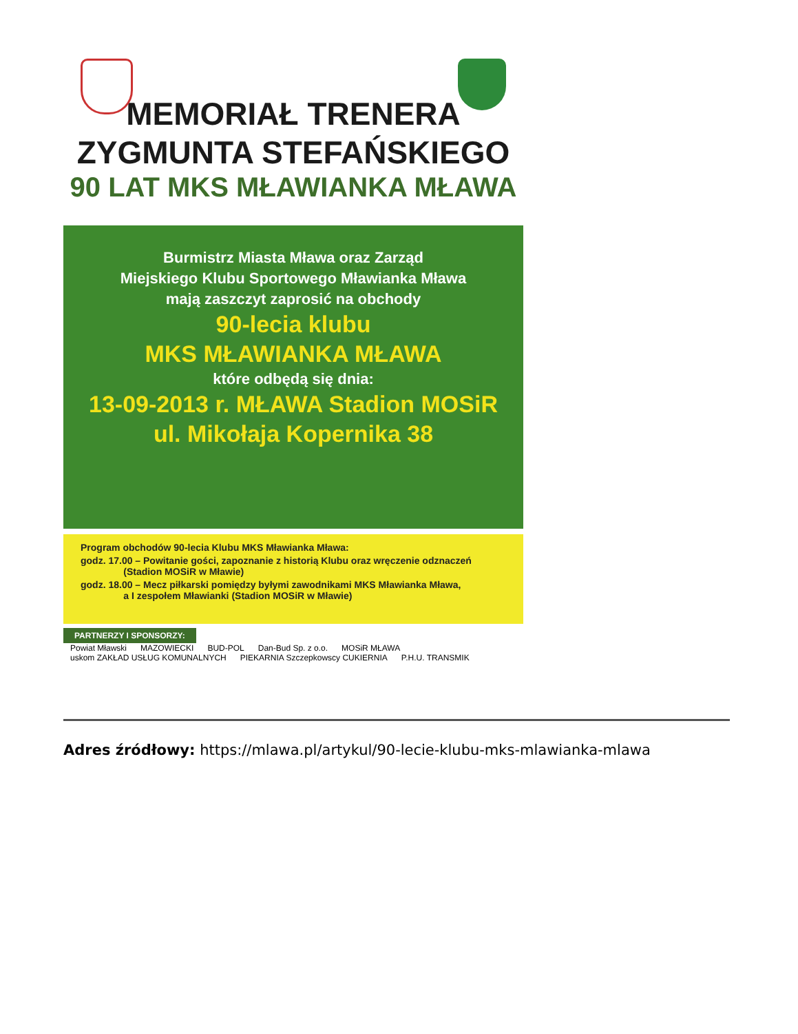MEMORIAŁ TRENERA
ZYGMUNTA STEFAŃSKIEGO
90 LAT MKS MŁAWIANKA MŁAWA
Burmistrz Miasta Mława oraz Zarząd
Miejskiego Klubu Sportowego Mławianka Mława
mają zaszczyt zaprosić na obchody
90-lecia klubu
MKS MŁAWIANKA MŁAWA
które odbędą się dnia:
13-09-2013 r. MŁAWA Stadion MOSiR
ul. Mikołaja Kopernika 38
Program obchodów 90-lecia Klubu MKS Mławianka Mława:
godz. 17.00 – Powitanie gości, zapoznanie z historią Klubu oraz wręczenie odznaczeń
(Stadion MOSiR w Mławie)
godz. 18.00 – Mecz piłkarski pomiędzy byłymi zawodnikami MKS Mławianka Mława,
a I zespołem Mławianki (Stadion MOSiR w Mławie)
PARTNERZY I SPONSORZY:
Powiat Mławski MAZOWIECKI BUD-POL Dan-Bud Sp. z o.o. MOSiR MŁAWA
uskom ZAKŁAD USŁUG KOMUNALNYCH PIEKARNIA Szczepkowscy CUKIERNIA P.H.U. TRANSMIK
Adres źródłowy: https://mlawa.pl/artykul/90-lecie-klubu-mks-mlawianka-mlawa